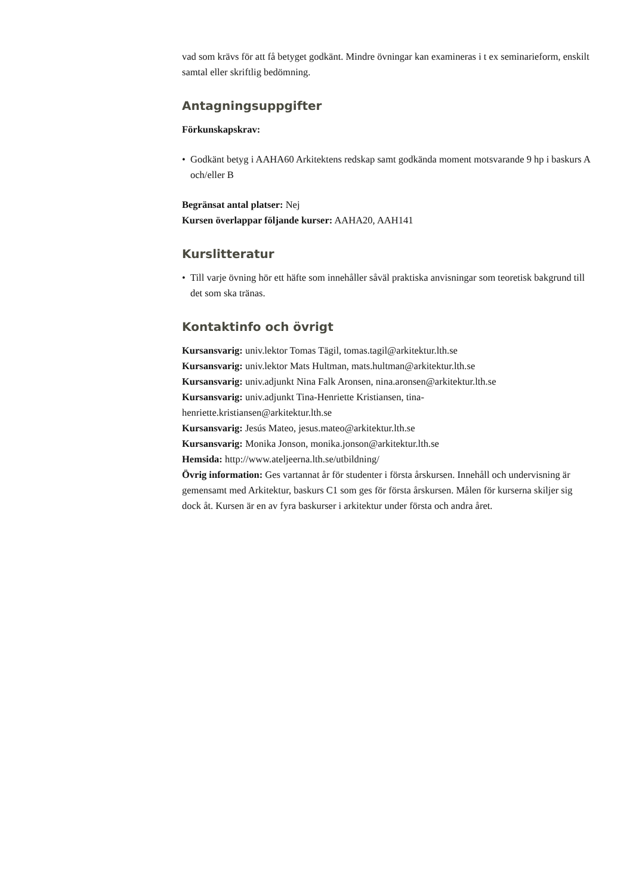vad som krävs för att få betyget godkänt. Mindre övningar kan examineras i t ex seminarieform, enskilt samtal eller skriftlig bedömning.
Antagningsuppgifter
Förkunskapskrav:
• Godkänt betyg i AAHA60 Arkitektens redskap samt godkända moment motsvarande 9 hp i baskurs A och/eller B
Begränsat antal platser: Nej
Kursen överlappar följande kurser: AAHA20, AAH141
Kurslitteratur
• Till varje övning hör ett häfte som innehåller såväl praktiska anvisningar som teoretisk bakgrund till det som ska tränas.
Kontaktinfo och övrigt
Kursansvarig: univ.lektor Tomas Tägil, tomas.tagil@arkitektur.lth.se
Kursansvarig: univ.lektor Mats Hultman, mats.hultman@arkitektur.lth.se
Kursansvarig: univ.adjunkt Nina Falk Aronsen, nina.aronsen@arkitektur.lth.se
Kursansvarig: univ.adjunkt Tina-Henriette Kristiansen, tina-
henriette.kristiansen@arkitektur.lth.se
Kursansvarig: Jesús Mateo, jesus.mateo@arkitektur.lth.se
Kursansvarig: Monika Jonson, monika.jonson@arkitektur.lth.se
Hemsida: http://www.ateljeerna.lth.se/utbildning/
Övrig information: Ges vartannat år för studenter i första årskursen. Innehåll och undervisning är gemensamt med Arkitektur, baskurs C1 som ges för första årskursen. Målen för kurserna skiljer sig dock åt. Kursen är en av fyra baskurser i arkitektur under första och andra året.